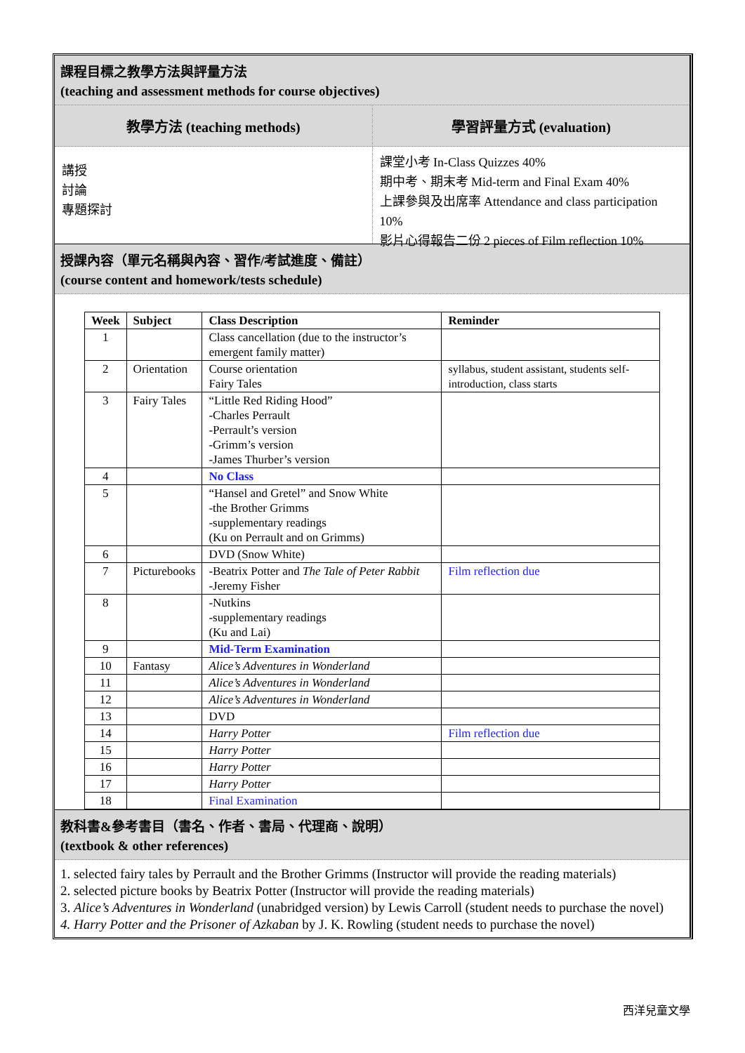課程目標之教學方法與評量方法
(teaching and assessment methods for course objectives)
教學方法 (teaching methods)
講授
討論
專題探討
學習評量方式 (evaluation)
課堂小考 In-Class Quizzes 40%
期中考、期末考 Mid-term and Final Exam 40%
上課參與及出席率 Attendance and class participation 10%
影片心得報告二份 2 pieces of Film reflection 10%
授課內容（單元名稱與內容、習作/考試進度、備註）
(course content and homework/tests schedule)
| Week | Subject | Class Description | Reminder |
| --- | --- | --- | --- |
| 1 | | Class cancellation (due to the instructor’s emergent family matter) | |
| 2 | Orientation | Course orientation Fairy Tales | syllabus, student assistant, students self-introduction, class starts |
| 3 | Fairy Tales | “Little Red Riding Hood” -Charles Perrault -Perrault’s version -Grimm’s version -James Thurber’s version | |
| 4 | | No Class | |
| 5 | | “Hansel and Gretel” and Snow White -the Brother Grimms -supplementary readings (Ku on Perrault and on Grimms) | |
| 6 | | DVD (Snow White) | |
| 7 | Picturebooks | -Beatrix Potter and The Tale of Peter Rabbit -Jeremy Fisher | Film reflection due |
| 8 | | -Nutkins -supplementary readings (Ku and Lai) | |
| 9 | | Mid-Term Examination | |
| 10 | Fantasy | Alice’s Adventures in Wonderland | |
| 11 | | Alice’s Adventures in Wonderland | |
| 12 | | Alice’s Adventures in Wonderland | |
| 13 | | DVD | |
| 14 | | Harry Potter | Film reflection due |
| 15 | | Harry Potter | |
| 16 | | Harry Potter | |
| 17 | | Harry Potter | |
| 18 | | Final Examination | |
教科書&參考書目（書名、作者、書局、代理商、說明）
(textbook & other references)
1. selected fairy tales by Perrault and the Brother Grimms (Instructor will provide the reading materials)
2. selected picture books by Beatrix Potter (Instructor will provide the reading materials)
3. Alice’s Adventures in Wonderland (unabridged version) by Lewis Carroll (student needs to purchase the novel)
4. Harry Potter and the Prisoner of Azkaban by J. K. Rowling (student needs to purchase the novel)
西洋兒童文學